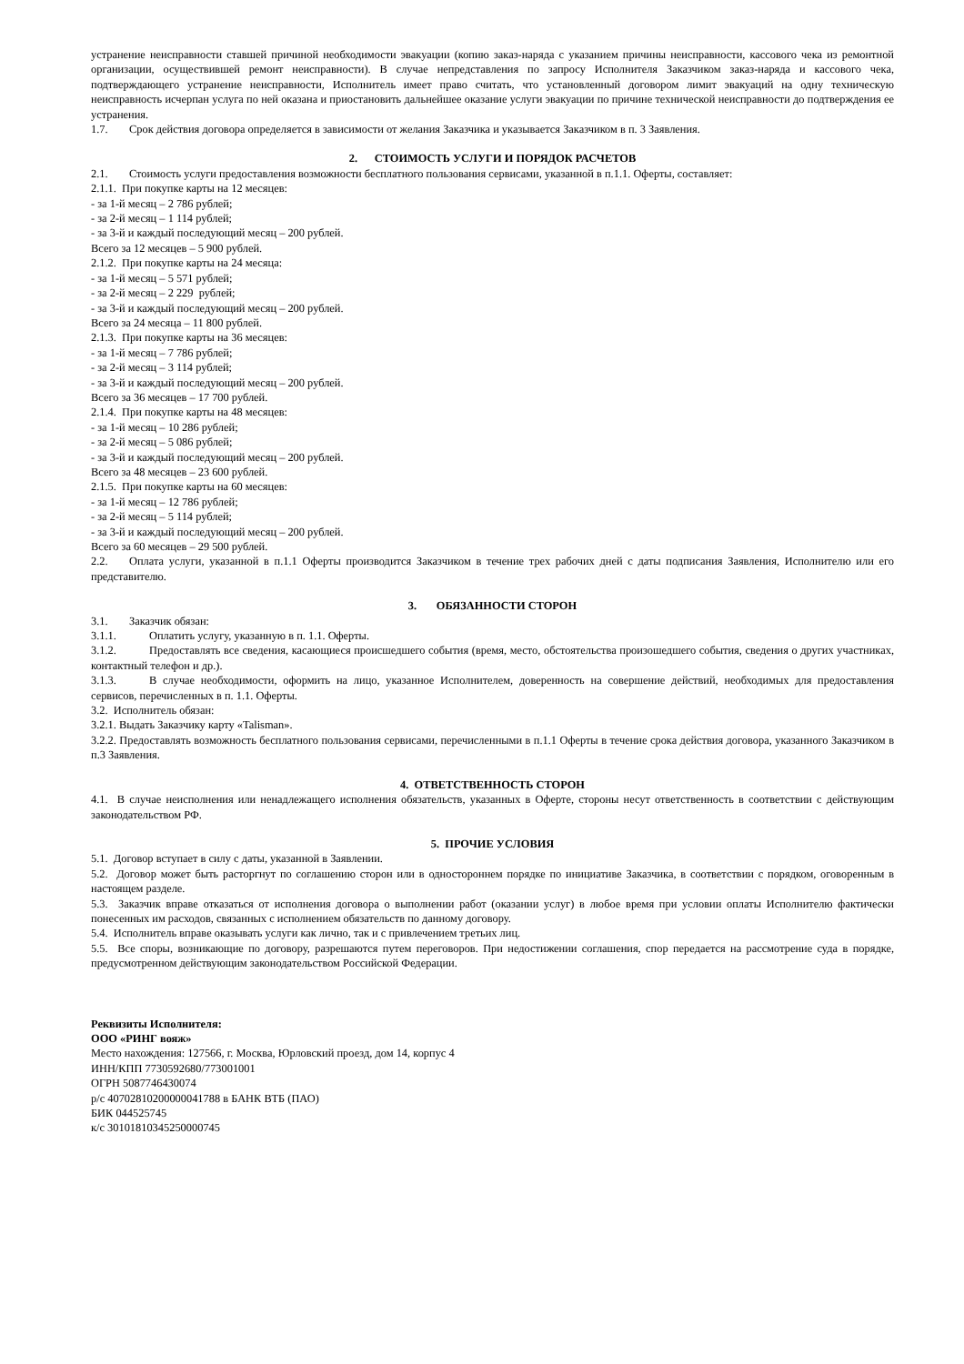устранение неисправности ставшей причиной необходимости эвакуации (копию заказ-наряда с указанием причины неисправности, кассового чека из ремонтной организации, осуществившей ремонт неисправности). В случае непредставления по запросу Исполнителя Заказчиком заказ-наряда и кассового чека, подтверждающего устранение неисправности, Исполнитель имеет право считать, что установленный договором лимит эвакуаций на одну техническую неисправность исчерпан услуга по ней оказана и приостановить дальнейшее оказание услуги эвакуации по причине технической неисправности до подтверждения ее устранения.
1.7. Срок действия договора определяется в зависимости от желания Заказчика и указывается Заказчиком в п. 3 Заявления.
2. СТОИМОСТЬ УСЛУГИ И ПОРЯДОК РАСЧЕТОВ
2.1. Стоимость услуги предоставления возможности бесплатного пользования сервисами, указанной в п.1.1. Оферты, составляет:
2.1.1. При покупке карты на 12 месяцев:
- за 1-й месяц – 2 786 рублей;
- за 2-й месяц – 1 114 рублей;
- за 3-й и каждый последующий месяц – 200 рублей.
Всего за 12 месяцев – 5 900 рублей.
2.1.2. При покупке карты на 24 месяца:
- за 1-й месяц – 5 571 рублей;
- за 2-й месяц – 2 229 рублей;
- за 3-й и каждый последующий месяц – 200 рублей.
Всего за 24 месяца – 11 800 рублей.
2.1.3. При покупке карты на 36 месяцев:
- за 1-й месяц – 7 786 рублей;
- за 2-й месяц – 3 114 рублей;
- за 3-й и каждый последующий месяц – 200 рублей.
Всего за 36 месяцев – 17 700 рублей.
2.1.4. При покупке карты на 48 месяцев:
- за 1-й месяц – 10 286 рублей;
- за 2-й месяц – 5 086 рублей;
- за 3-й и каждый последующий месяц – 200 рублей.
Всего за 48 месяцев – 23 600 рублей.
2.1.5. При покупке карты на 60 месяцев:
- за 1-й месяц – 12 786 рублей;
- за 2-й месяц – 5 114 рублей;
- за 3-й и каждый последующий месяц – 200 рублей.
Всего за 60 месяцев – 29 500 рублей.
2.2. Оплата услуги, указанной в п.1.1 Оферты производится Заказчиком в течение трех рабочих дней с даты подписания Заявления, Исполнителю или его представителю.
3. ОБЯЗАННОСТИ СТОРОН
3.1. Заказчик обязан:
3.1.1. Оплатить услугу, указанную в п. 1.1. Оферты.
3.1.2. Предоставлять все сведения, касающиеся происшедшего события (время, место, обстоятельства произошедшего события, сведения о других участниках, контактный телефон и др.).
3.1.3. В случае необходимости, оформить на лицо, указанное Исполнителем, доверенность на совершение действий, необходимых для предоставления сервисов, перечисленных в п. 1.1. Оферты.
3.2. Исполнитель обязан:
3.2.1. Выдать Заказчику карту «Talisman».
3.2.2. Предоставлять возможность бесплатного пользования сервисами, перечисленными в п.1.1 Оферты в течение срока действия договора, указанного Заказчиком в п.3 Заявления.
4. ОТВЕТСТВЕННОСТЬ СТОРОН
4.1. В случае неисполнения или ненадлежащего исполнения обязательств, указанных в Оферте, стороны несут ответственность в соответствии с действующим законодательством РФ.
5. ПРОЧИЕ УСЛОВИЯ
5.1. Договор вступает в силу с даты, указанной в Заявлении.
5.2. Договор может быть расторгнут по соглашению сторон или в одностороннем порядке по инициативе Заказчика, в соответствии с порядком, оговоренным в настоящем разделе.
5.3. Заказчик вправе отказаться от исполнения договора о выполнении работ (оказании услуг) в любое время при условии оплаты Исполнителю фактически понесенных им расходов, связанных с исполнением обязательств по данному договору.
5.4. Исполнитель вправе оказывать услуги как лично, так и с привлечением третьих лиц.
5.5. Все споры, возникающие по договору, разрешаются путем переговоров. При недостижении соглашения, спор передается на рассмотрение суда в порядке, предусмотренном действующим законодательством Российской Федерации.
Реквизиты Исполнителя:
ООО «РИНГ вояж»
Место нахождения: 127566, г. Москва, Юрловский проезд, дом 14, корпус 4
ИНН/КПП 7730592680/773001001
ОГРН 5087746430074
р/с 40702810200000041788 в БАНК ВТБ (ПАО)
БИК 044525745
к/с 30101810345250000745